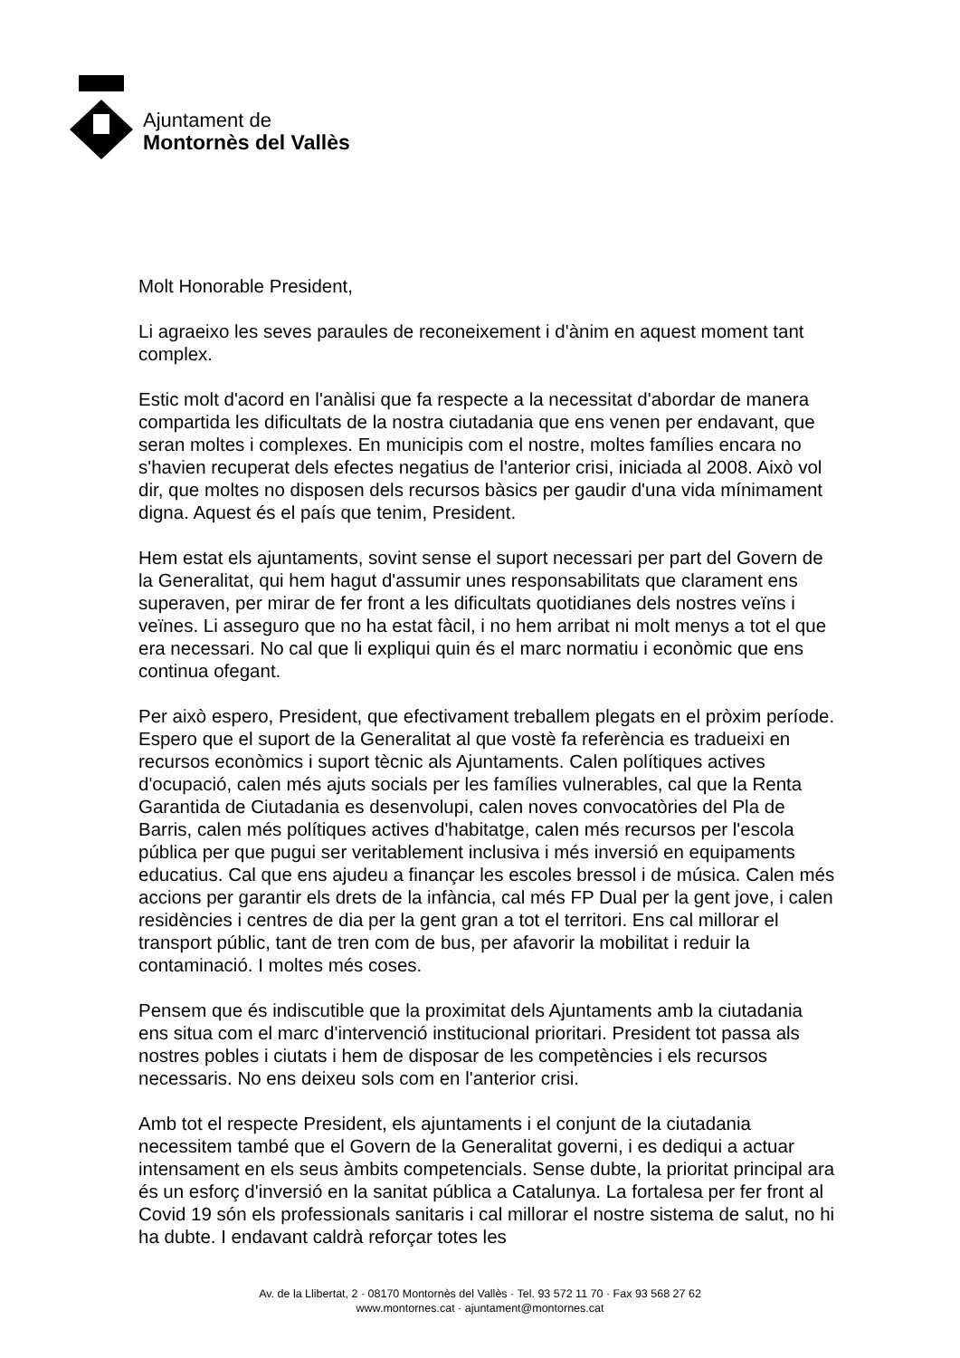Ajuntament de
Montornès del Vallès
Molt Honorable President,
Li agraeixo les seves paraules de reconeixement i d'ànim en aquest moment tant complex.
Estic molt d'acord en l'anàlisi que fa respecte a la necessitat d'abordar de manera compartida les dificultats de la nostra ciutadania que ens venen per endavant, que seran moltes i complexes. En municipis com el nostre, moltes famílies encara no s'havien recuperat dels efectes negatius de l'anterior crisi, iniciada al 2008. Això vol dir, que moltes no disposen dels recursos bàsics per gaudir d'una vida mínimament digna. Aquest és el país que tenim, President.
Hem estat els ajuntaments, sovint sense el suport necessari per part del Govern de la Generalitat, qui hem hagut d'assumir unes responsabilitats que clarament ens superaven, per mirar de fer front a les dificultats quotidianes dels nostres veïns i veïnes. Li asseguro que no ha estat fàcil, i no hem arribat ni molt menys a tot el que era necessari. No cal que li expliqui quin és el marc normatiu i econòmic que ens continua ofegant.
Per això espero, President, que efectivament treballem plegats en el pròxim període. Espero que el suport de la Generalitat al que vostè fa referència es tradueixi en recursos econòmics i suport tècnic als Ajuntaments. Calen polítiques actives d'ocupació, calen més ajuts socials per les famílies vulnerables, cal que la Renta Garantida de Ciutadania es desenvolupi, calen noves convocatòries del Pla de Barris, calen més polítiques actives d'habitatge, calen més recursos per l'escola pública per que pugui ser veritablement inclusiva i més inversió en equipaments educatius. Cal que ens ajudeu a finançar les escoles bressol i de música. Calen més accions per garantir els drets de la infància, cal més FP Dual per la gent jove, i calen residències i centres de dia per la gent gran a tot el territori. Ens cal millorar el transport públic, tant de tren com de bus, per afavorir la mobilitat i reduir la contaminació. I moltes més coses.
Pensem que és indiscutible que la proximitat dels Ajuntaments amb la ciutadania ens situa com el marc d'intervenció institucional prioritari. President tot passa als nostres pobles i ciutats i hem de disposar de les competències i els recursos necessaris. No ens deixeu sols com en l'anterior crisi.
Amb tot el respecte President, els ajuntaments i el conjunt de la ciutadania necessitem també que el Govern de la Generalitat governi, i es dediqui a actuar intensament en els seus àmbits competencials. Sense dubte, la prioritat principal ara és un esforç d'inversió en la sanitat pública a Catalunya. La fortalesa per fer front al Covid 19 són els professionals sanitaris i cal millorar el nostre sistema de salut, no hi ha dubte. I endavant caldrà reforçar totes les
Av. de la Llibertat, 2 · 08170 Montornès del Vallès · Tel. 93 572 11 70 · Fax 93 568 27 62
www.montornes.cat · ajuntament@montornes.cat